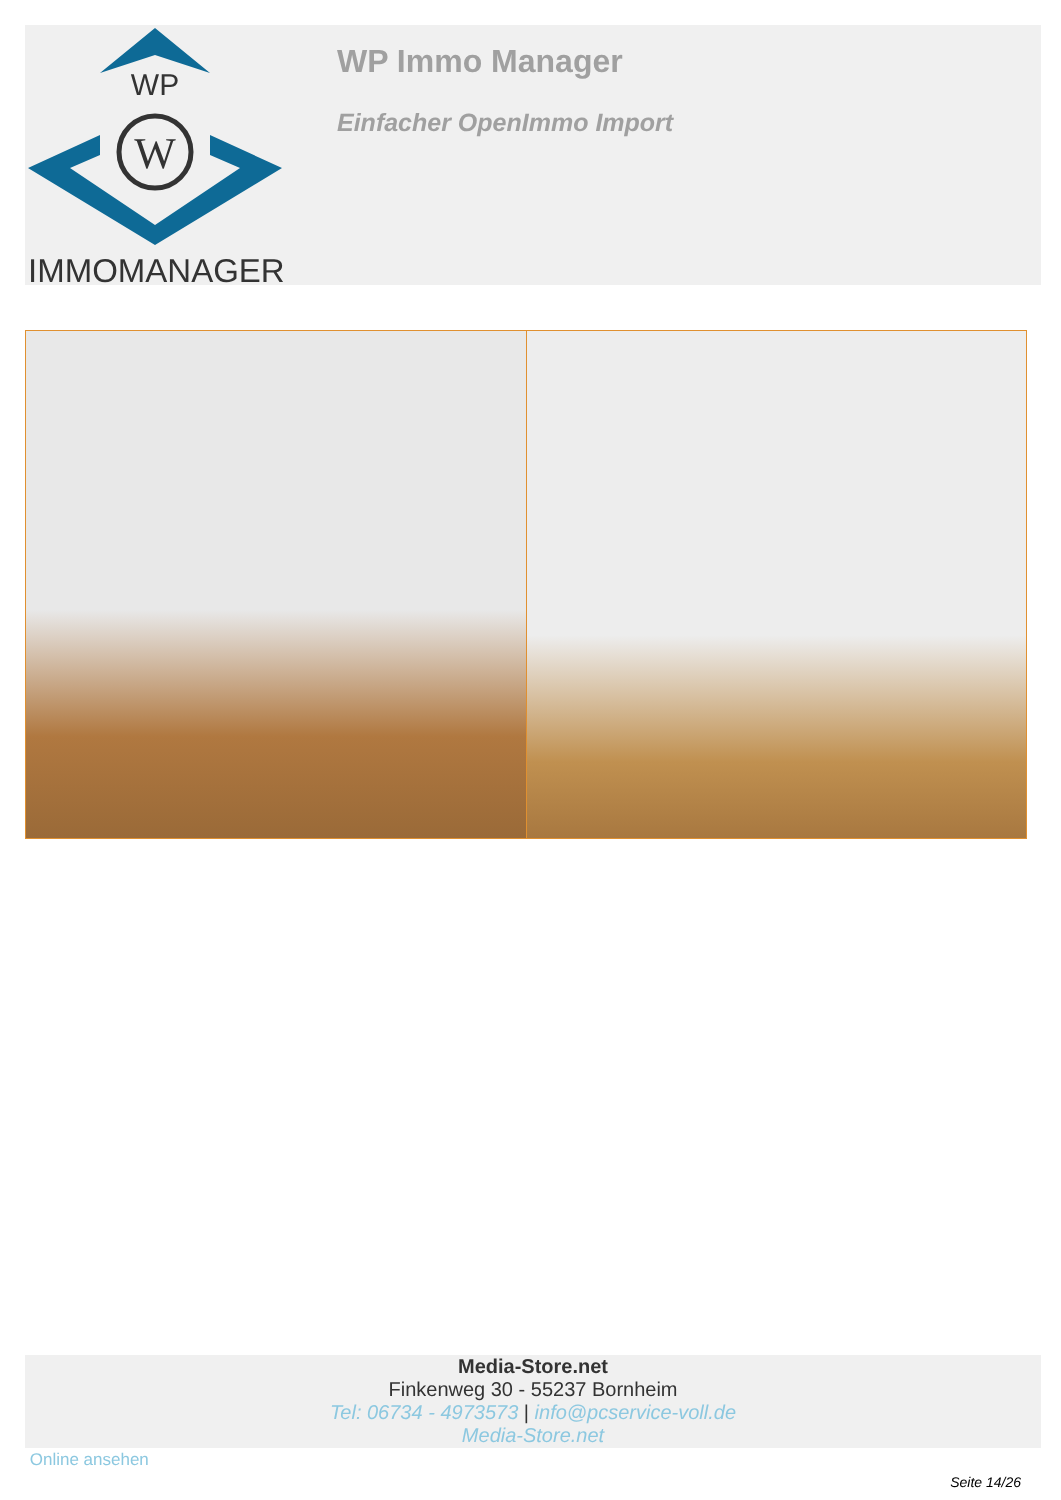WP
W
IMMOMANAGER
WP Immo Manager
Einfacher OpenImmo Import
Media-Store.net
Finkenweg 30 - 55237 Bornheim
Tel: 06734 - 4973573 | info@pcservice-voll.de
Media-Store.net
Online ansehen
Seite 14/26